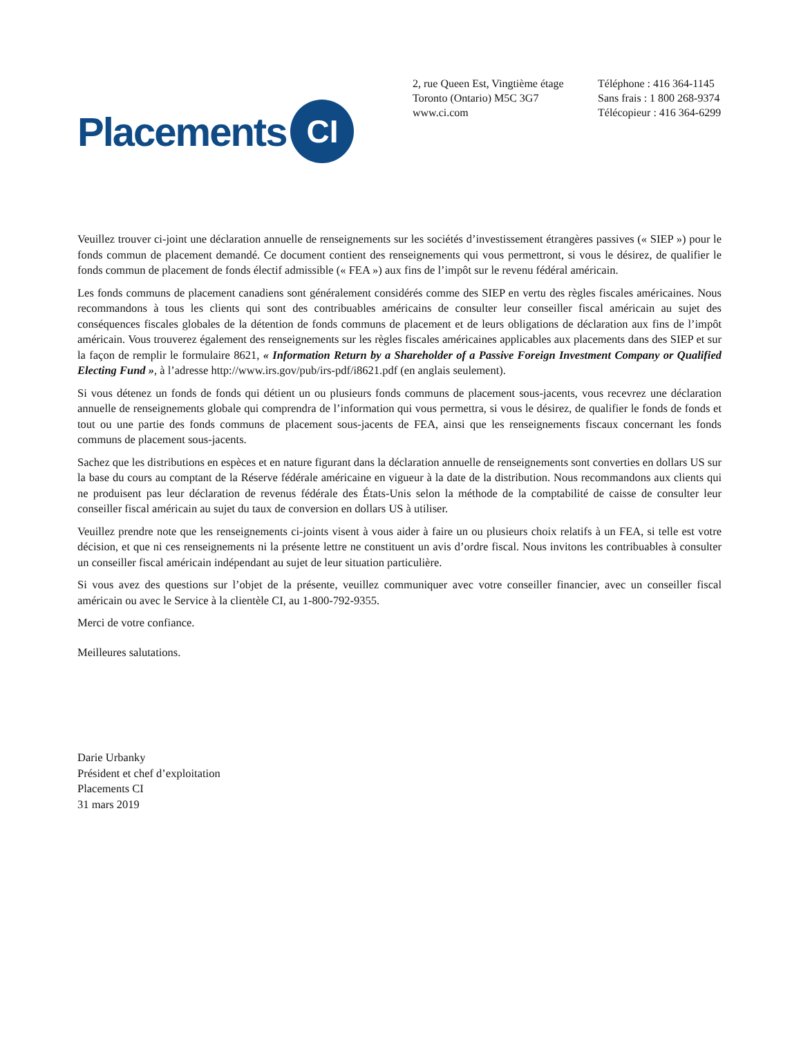Placements
CI
2, rue Queen Est, Vingtième étage
Toronto (Ontario) M5C 3G7
www.ci.com
Téléphone : 416 364-1145
Sans frais : 1 800 268-9374
Télécopieur : 416 364-6299
Veuillez trouver ci-joint une déclaration annuelle de renseignements sur les sociétés d’investissement étrangères passives (« SIEP ») pour le fonds commun de placement demandé. Ce document contient des renseignements qui vous permettront, si vous le désirez, de qualifier le fonds commun de placement de fonds électif admissible (« FEA ») aux fins de l’impôt sur le revenu fédéral américain.
Les fonds communs de placement canadiens sont généralement considérés comme des SIEP en vertu des règles fiscales américaines. Nous recommandons à tous les clients qui sont des contribuables américains de consulter leur conseiller fiscal américain au sujet des conséquences fiscales globales de la détention de fonds communs de placement et de leurs obligations de déclaration aux fins de l’impôt américain. Vous trouverez également des renseignements sur les règles fiscales américaines applicables aux placements dans des SIEP et sur la façon de remplir le formulaire 8621, « Information Return by a Shareholder of a Passive Foreign Investment Company or Qualified Electing Fund », à l’adresse http://www.irs.gov/pub/irs-pdf/i8621.pdf (en anglais seulement).
Si vous détenez un fonds de fonds qui détient un ou plusieurs fonds communs de placement sous-jacents, vous recevrez une déclaration annuelle de renseignements globale qui comprendra de l’information qui vous permettra, si vous le désirez, de qualifier le fonds de fonds et tout ou une partie des fonds communs de placement sous-jacents de FEA, ainsi que les renseignements fiscaux concernant les fonds communs de placement sous-jacents.
Sachez que les distributions en espèces et en nature figurant dans la déclaration annuelle de renseignements sont converties en dollars US sur la base du cours au comptant de la Réserve fédérale américaine en vigueur à la date de la distribution. Nous recommandons aux clients qui ne produisent pas leur déclaration de revenus fédérale des États-Unis selon la méthode de la comptabilité de caisse de consulter leur conseiller fiscal américain au sujet du taux de conversion en dollars US à utiliser.
Veuillez prendre note que les renseignements ci-joints visent à vous aider à faire un ou plusieurs choix relatifs à un FEA, si telle est votre décision, et que ni ces renseignements ni la présente lettre ne constituent un avis d’ordre fiscal. Nous invitons les contribuables à consulter un conseiller fiscal américain indépendant au sujet de leur situation particulière.
Si vous avez des questions sur l’objet de la présente, veuillez communiquer avec votre conseiller financier, avec un conseiller fiscal américain ou avec le Service à la clientèle CI, au 1-800-792-9355.
Merci de votre confiance.
Meilleures salutations.
Darie Urbanky
Président et chef d’exploitation
Placements CI
31 mars 2019